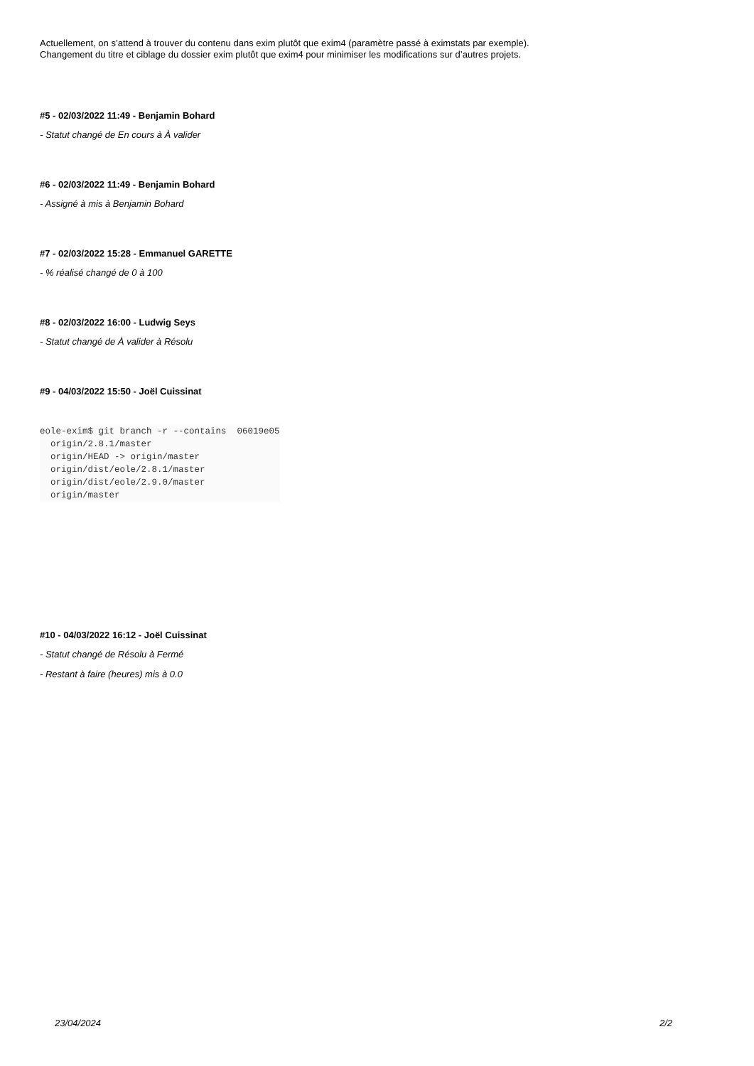Actuellement, on s’attend à trouver du contenu dans exim plutôt que exim4 (paramètre passé à eximstats par exemple).
Changement du titre et ciblage du dossier exim plutôt que exim4 pour minimiser les modifications sur d’autres projets.
#5 - 02/03/2022 11:49 - Benjamin Bohard
- Statut changé de En cours à À valider
#6 - 02/03/2022 11:49 - Benjamin Bohard
- Assigné à mis à Benjamin Bohard
#7 - 02/03/2022 15:28 - Emmanuel GARETTE
- % réalisé changé de 0 à 100
#8 - 02/03/2022 16:00 - Ludwig Seys
- Statut changé de À valider à Résolu
#9 - 04/03/2022 15:50 - Joël Cuissinat
eole-exim$ git branch -r --contains  06019e05
  origin/2.8.1/master
  origin/HEAD -> origin/master
  origin/dist/eole/2.8.1/master
  origin/dist/eole/2.9.0/master
  origin/master
#10 - 04/03/2022 16:12 - Joël Cuissinat
- Statut changé de Résolu à Fermé
- Restant à faire (heures) mis à 0.0
23/04/2024 2/2